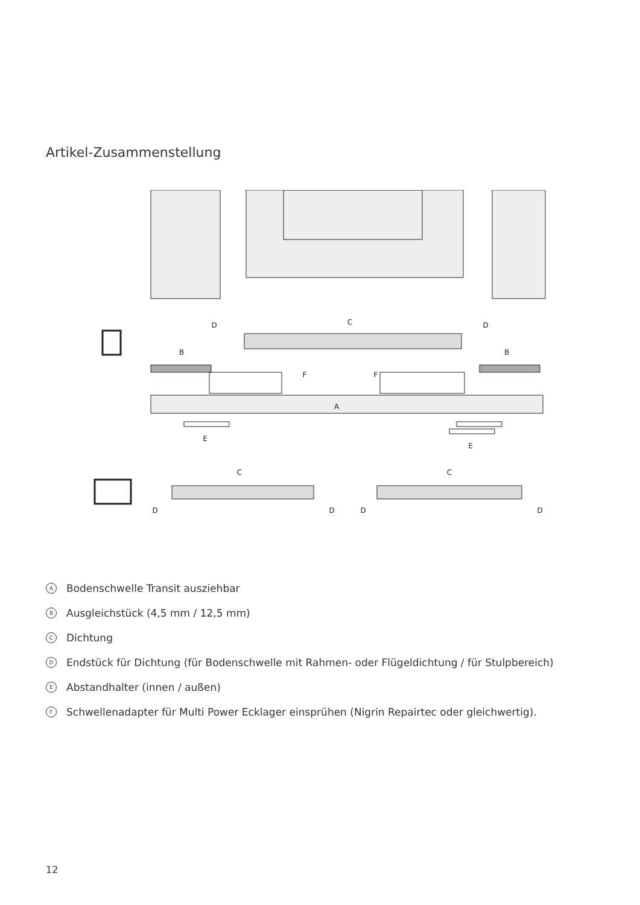Artikel-Zusammenstellung
D
C
D
B
B
F
F
A
E
E
C
C
D
D
D
D
A Bodenschwelle Transit ausziehbar
B Ausgleichstück (4,5 mm / 12,5 mm)
C Dichtung
D Endstück für Dichtung (für Bodenschwelle mit Rahmen- oder Flügeldichtung / für Stulpbereich)
E Abstandhalter (innen / außen)
F Schwellenadapter für Multi Power Ecklager einsprühen (Nigrin Repairtec oder gleichwertig).
12